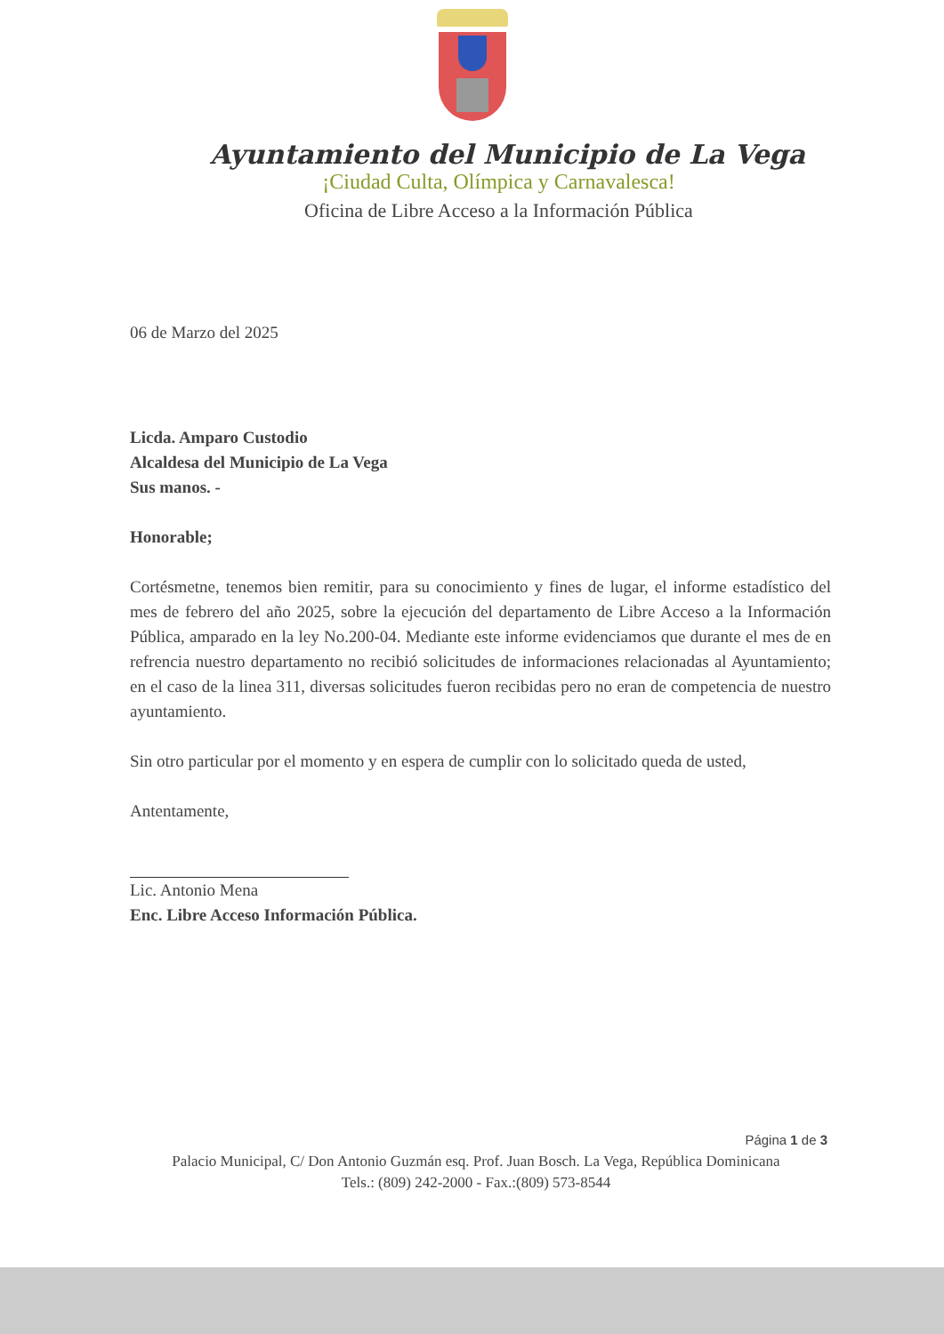Ayuntamiento del Municipio de La Vega
¡Ciudad Culta, Olímpica y Carnavalesca!
Oficina de Libre Acceso a la Información Pública
06 de Marzo del 2025
Licda. Amparo Custodio
Alcaldesa del Municipio de La Vega
Sus manos. -
Honorable;
Cortésmetne, tenemos bien remitir, para su conocimiento y fines de lugar, el informe estadístico del mes de febrero del año 2025, sobre la ejecución del departamento de Libre Acceso a la Información Pública, amparado en la ley No.200-04. Mediante este informe evidenciamos que durante el mes de en refrencia nuestro departamento no recibió solicitudes de informaciones relacionadas al Ayuntamiento; en el caso de la linea 311, diversas solicitudes fueron recibidas pero no eran de competencia de nuestro ayuntamiento.
Sin otro particular por el momento y en espera de cumplir con lo solicitado queda de usted,
Antentamente,
Lic. Antonio Mena
Enc. Libre Acceso Información Pública.
Página 1 de 3
Palacio Municipal, C/ Don Antonio Guzmán esq. Prof. Juan Bosch. La Vega, República Dominicana
Tels.: (809) 242-2000 - Fax.:(809) 573-8544